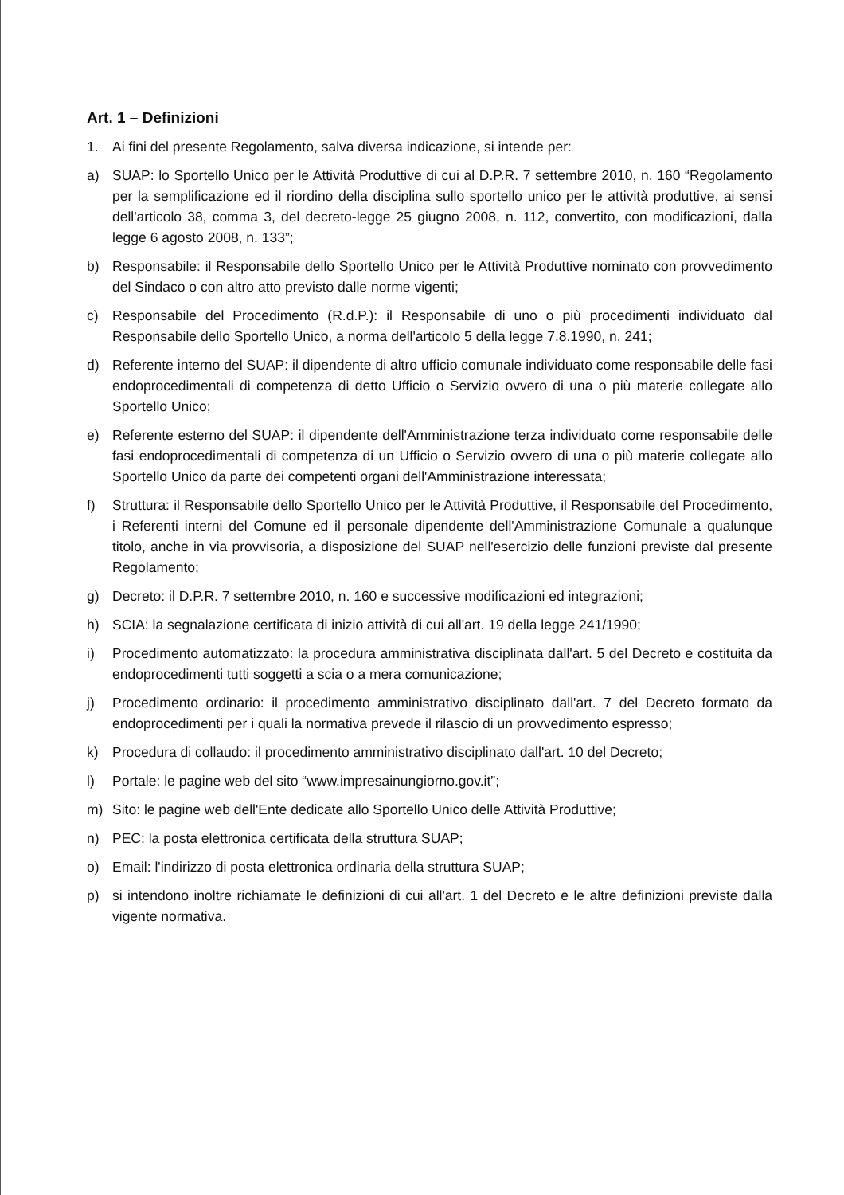Art. 1 – Definizioni
1. Ai fini del presente Regolamento, salva diversa indicazione, si intende per:
a) SUAP: lo Sportello Unico per le Attività Produttive di cui al D.P.R. 7 settembre 2010, n. 160 “Regolamento per la semplificazione ed il riordino della disciplina sullo sportello unico per le attività produttive, ai sensi dell'articolo 38, comma 3, del decreto-legge 25 giugno 2008, n. 112, convertito, con modificazioni, dalla legge 6 agosto 2008, n. 133”;
b) Responsabile: il Responsabile dello Sportello Unico per le Attività Produttive nominato con provvedimento del Sindaco o con altro atto previsto dalle norme vigenti;
c) Responsabile del Procedimento (R.d.P.): il Responsabile di uno o più procedimenti individuato dal Responsabile dello Sportello Unico, a norma dell'articolo 5 della legge 7.8.1990, n. 241;
d) Referente interno del SUAP: il dipendente di altro ufficio comunale individuato come responsabile delle fasi endoprocedimentali di competenza di detto Ufficio o Servizio ovvero di una o più materie collegate allo Sportello Unico;
e) Referente esterno del SUAP: il dipendente dell'Amministrazione terza individuato come responsabile delle fasi endoprocedimentali di competenza di un Ufficio o Servizio ovvero di una o più materie collegate allo Sportello Unico da parte dei competenti organi dell'Amministrazione interessata;
f) Struttura: il Responsabile dello Sportello Unico per le Attività Produttive, il Responsabile del Procedimento, i Referenti interni del Comune ed il personale dipendente dell'Amministrazione Comunale a qualunque titolo, anche in via provvisoria, a disposizione del SUAP nell'esercizio delle funzioni previste dal presente Regolamento;
g) Decreto: il D.P.R. 7 settembre 2010, n. 160 e successive modificazioni ed integrazioni;
h) SCIA: la segnalazione certificata di inizio attività di cui all'art. 19 della legge 241/1990;
i) Procedimento automatizzato: la procedura amministrativa disciplinata dall'art. 5 del Decreto e costituita da endoprocedimenti tutti soggetti a scia o a mera comunicazione;
j) Procedimento ordinario: il procedimento amministrativo disciplinato dall'art. 7 del Decreto formato da endoprocedimenti per i quali la normativa prevede il rilascio di un provvedimento espresso;
k) Procedura di collaudo: il procedimento amministrativo disciplinato dall'art. 10 del Decreto;
l) Portale: le pagine web del sito “www.impresainungiorno.gov.it”;
m) Sito: le pagine web dell'Ente dedicate allo Sportello Unico delle Attività Produttive;
n) PEC: la posta elettronica certificata della struttura SUAP;
o) Email: l'indirizzo di posta elettronica ordinaria della struttura SUAP;
p) si intendono inoltre richiamate le definizioni di cui all'art. 1 del Decreto e le altre definizioni previste dalla vigente normativa.